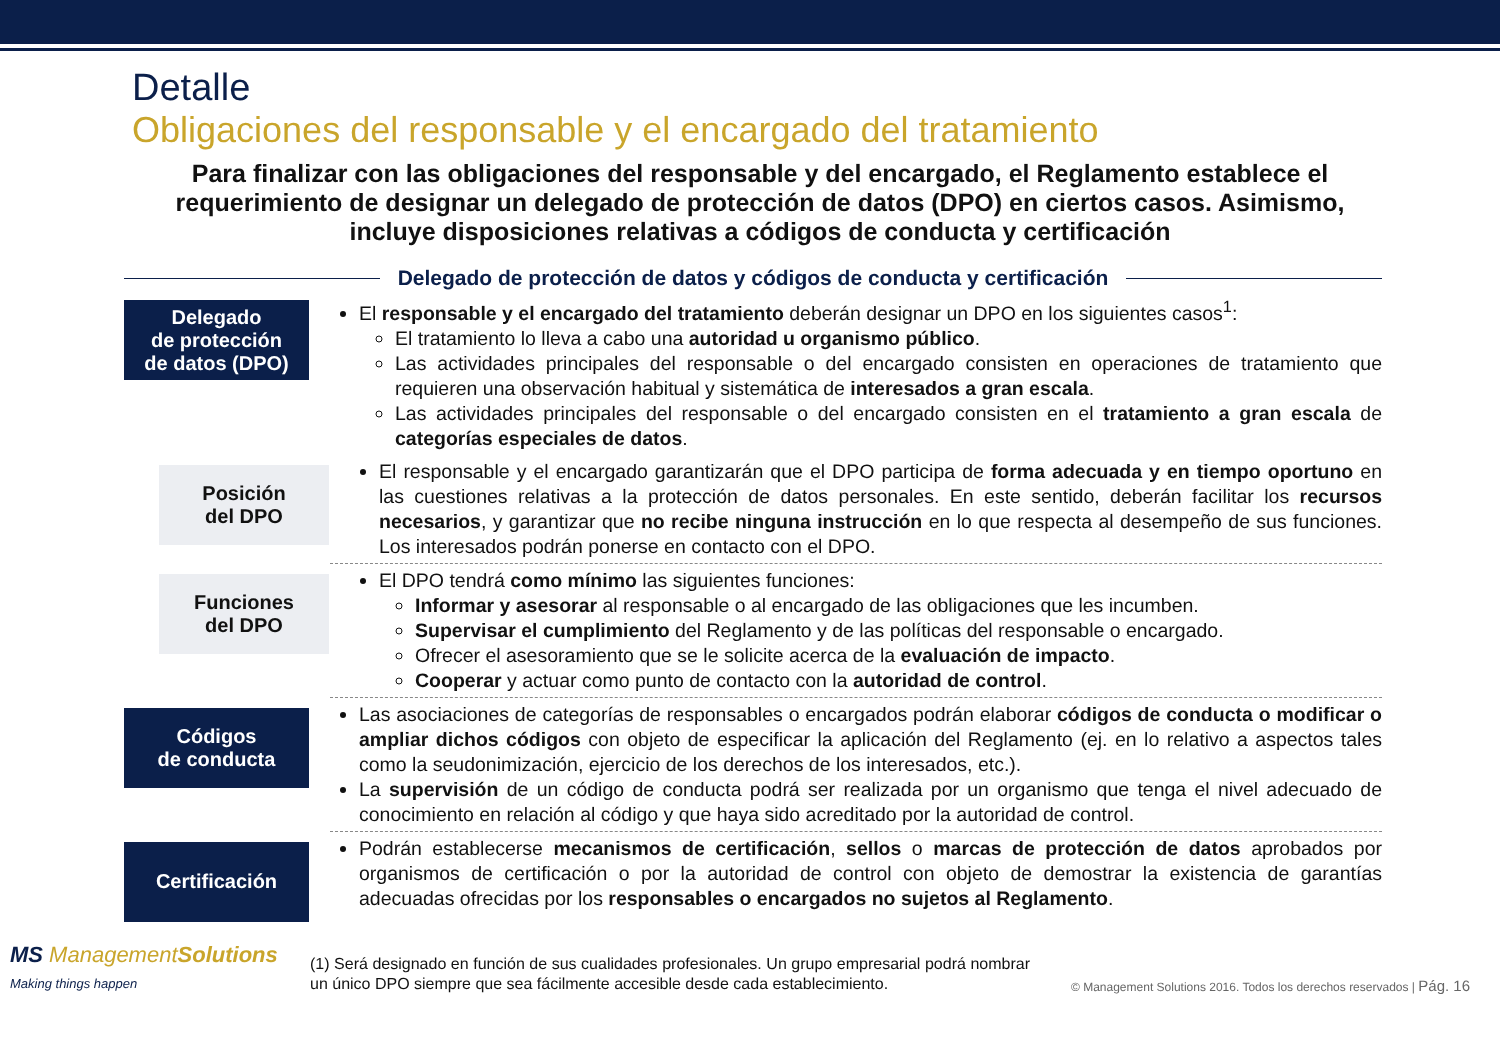Detalle
Obligaciones del responsable y el encargado del tratamiento
Para finalizar con las obligaciones del responsable y del encargado, el Reglamento establece el requerimiento de designar un delegado de protección de datos (DPO) en ciertos casos. Asimismo, incluye disposiciones relativas a códigos de conducta y certificación
Delegado de protección de datos y códigos de conducta y certificación
Delegado
de protección
de datos (DPO)
El responsable y el encargado del tratamiento deberán designar un DPO en los siguientes casos<sup>1</sup>:
El tratamiento lo lleva a cabo una autoridad u organismo público.
Las actividades principales del responsable o del encargado consisten en operaciones de tratamiento que requieren una observación habitual y sistemática de interesados a gran escala.
Las actividades principales del responsable o del encargado consisten en el tratamiento a gran escala de categorías especiales de datos.
Posición
del DPO
El responsable y el encargado garantizarán que el DPO participa de forma adecuada y en tiempo oportuno en las cuestiones relativas a la protección de datos personales. En este sentido, deberán facilitar los recursos necesarios, y garantizar que no recibe ninguna instrucción en lo que respecta al desempeño de sus funciones. Los interesados podrán ponerse en contacto con el DPO.
Funciones
del DPO
El DPO tendrá como mínimo las siguientes funciones:
Informar y asesorar al responsable o al encargado de las obligaciones que les incumben.
Supervisar el cumplimiento del Reglamento y de las políticas del responsable o encargado.
Ofrecer el asesoramiento que se le solicite acerca de la evaluación de impacto.
Cooperar y actuar como punto de contacto con la autoridad de control.
Códigos
de conducta
Las asociaciones de categorías de responsables o encargados podrán elaborar códigos de conducta o modificar o ampliar dichos códigos con objeto de especificar la aplicación del Reglamento (ej. en lo relativo a aspectos tales como la seudonimización, ejercicio de los derechos de los interesados, etc.).
La supervisión de un código de conducta podrá ser realizada por un organismo que tenga el nivel adecuado de conocimiento en relación al código y que haya sido acreditado por la autoridad de control.
Certificación
Podrán establecerse mecanismos de certificación, sellos o marcas de protección de datos aprobados por organismos de certificación o por la autoridad de control con objeto de demostrar la existencia de garantías adecuadas ofrecidas por los responsables o encargados no sujetos al Reglamento.
MS ManagementSolutions
Making things happen
(1) Será designado en función de sus cualidades profesionales. Un grupo empresarial podrá nombrar un único DPO siempre que sea fácilmente accesible desde cada establecimiento.
© Management Solutions 2016. Todos los derechos reservados | Pág. 16